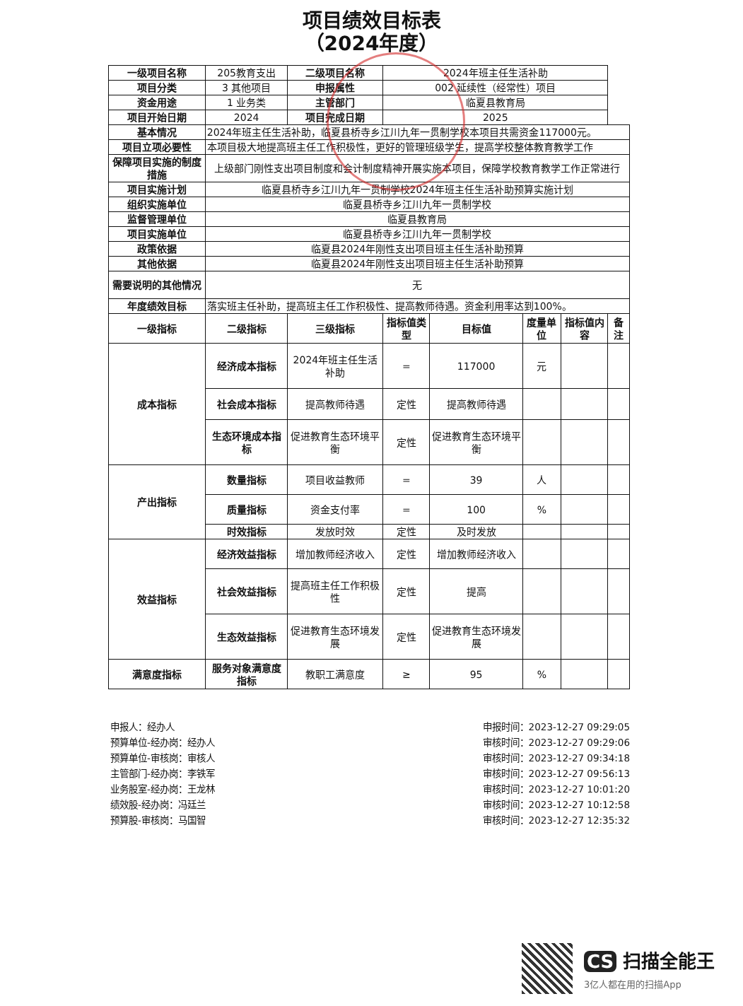项目绩效目标表
（2024年度）
| 一级项目名称 | 205教育支出 | 二级项目名称 | 2024年班主任生活补助 | | | | |
| 项目分类 | 3 其他项目 | 申报属性 | 002 延续性（经常性）项目 | | | | |
| 资金用途 | 1 业务类 | 主管部门 | 临夏县教育局 | | | | |
| 项目开始日期 | 2024 | 项目完成日期 | 2025 | | | | |
| 基本情况 | 2024年班主任生活补助，临夏县桥寺乡江川九年一贯制学校本项目共需资金117000元。 | | | | | | |
| 项目立项必要性 | 本项目极大地提高班主任工作积极性，更好的管理班级学生，提高学校整体教育教学工作 | | | | | | |
| 保障项目实施的制度措施 | 上级部门刚性支出项目制度和会计制度精神开展实施本项目，保障学校教育教学工作正常进行 | | | | | | |
| 项目实施计划 | 临夏县桥寺乡江川九年一贯制学校2024年班主任生活补助预算实施计划 | | | | | | |
| 组织实施单位 | 临夏县桥寺乡江川九年一贯制学校 | | | | | | |
| 监督管理单位 | 临夏县教育局 | | | | | | |
| 项目实施单位 | 临夏县桥寺乡江川九年一贯制学校 | | | | | | |
| 政策依据 | 临夏县2024年刚性支出项目班主任生活补助预算 | | | | | | |
| 其他依据 | 临夏县2024年刚性支出项目班主任生活补助预算 | | | | | | |
| 需要说明的其他情况 | 无 | | | | | | |
| 年度绩效目标 | 落实班主任补助，提高班主任工作积极性、提高教师待遇。资金利用率达到100%。 | | | | | | |
| 一级指标 | 二级指标 | 三级指标 | 指标值类型 | 目标值 | 度量单位 | 指标值内容 | 备注 |
| 成本指标 | 经济成本指标 | 2024年班主任生活补助 | = | 117000 | 元 | | |
| | 社会成本指标 | 提高教师待遇 | 定性 | 提高教师待遇 | | | |
| | 生态环境成本指标 | 促进教育生态环境平衡 | 定性 | 促进教育生态环境平衡 | | | |
| 产出指标 | 数量指标 | 项目收益教师 | = | 39 | 人 | | |
| | 质量指标 | 资金支付率 | = | 100 | % | | |
| | 时效指标 | 发放时效 | 定性 | 及时发放 | | | |
| 效益指标 | 经济效益指标 | 增加教师经济收入 | 定性 | 增加教师经济收入 | | | |
| | 社会效益指标 | 提高班主任工作积极性 | 定性 | 提高 | | | |
| | 生态效益指标 | 促进教育生态环境发展 | 定性 | 促进教育生态环境发展 | | | |
| 满意度指标 | 服务对象满意度指标 | 教职工满意度 | ≥ | 95 | % | | |
申报人：经办人
预算单位-经办岗：经办人
预算单位-审核岗：审核人
主管部门-经办岗：李铁军
业务股室-经办岗：王龙林
绩效股-经办岗：冯廷兰
预算股-审核岗：马国智
申报时间：2023-12-27 09:29:05
审核时间：2023-12-27 09:29:06
审核时间：2023-12-27 09:34:18
审核时间：2023-12-27 09:56:13
审核时间：2023-12-27 10:01:20
审核时间：2023-12-27 10:12:58
审核时间：2023-12-27 12:35:32
CS 扫描全能王
3亿人都在用的扫描App